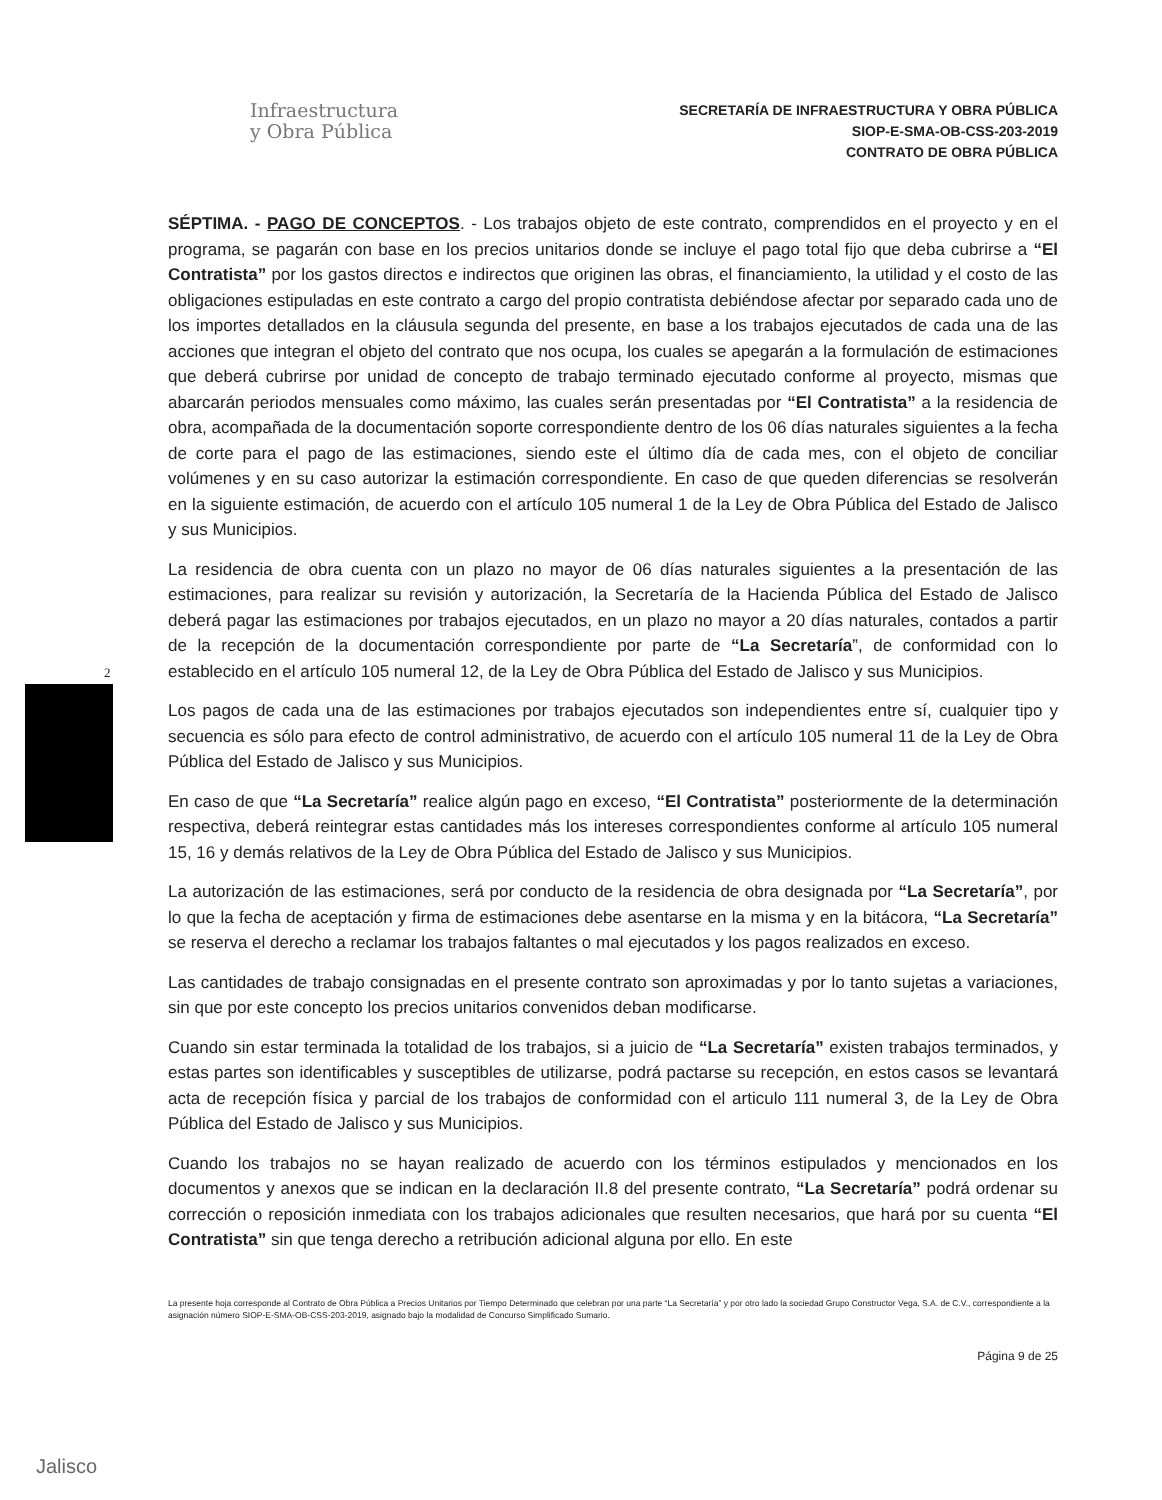Infraestructura
y Obra Pública
SECRETARÍA DE INFRAESTRUCTURA Y OBRA PÚBLICA
SIOP-E-SMA-OB-CSS-203-2019
CONTRATO DE OBRA PÚBLICA
2
SÉPTIMA. - PAGO DE CONCEPTOS. - Los trabajos objeto de este contrato, comprendidos en el proyecto y en el programa, se pagarán con base en los precios unitarios donde se incluye el pago total fijo que deba cubrirse a “El Contratista” por los gastos directos e indirectos que originen las obras, el financiamiento, la utilidad y el costo de las obligaciones estipuladas en este contrato a cargo del propio contratista debiéndose afectar por separado cada uno de los importes detallados en la cláusula segunda del presente, en base a los trabajos ejecutados de cada una de las acciones que integran el objeto del contrato que nos ocupa, los cuales se apegarán a la formulación de estimaciones que deberá cubrirse por unidad de concepto de trabajo terminado ejecutado conforme al proyecto, mismas que abarcarán periodos mensuales como máximo, las cuales serán presentadas por “El Contratista” a la residencia de obra, acompañada de la documentación soporte correspondiente dentro de los 06 días naturales siguientes a la fecha de corte para el pago de las estimaciones, siendo este el último día de cada mes, con el objeto de conciliar volúmenes y en su caso autorizar la estimación correspondiente. En caso de que queden diferencias se resolverán en la siguiente estimación, de acuerdo con el artículo 105 numeral 1 de la Ley de Obra Pública del Estado de Jalisco y sus Municipios.
La residencia de obra cuenta con un plazo no mayor de 06 días naturales siguientes a la presentación de las estimaciones, para realizar su revisión y autorización, la Secretaría de la Hacienda Pública del Estado de Jalisco deberá pagar las estimaciones por trabajos ejecutados, en un plazo no mayor a 20 días naturales, contados a partir de la recepción de la documentación correspondiente por parte de “La Secretaría”, de conformidad con lo establecido en el artículo 105 numeral 12, de la Ley de Obra Pública del Estado de Jalisco y sus Municipios.
Los pagos de cada una de las estimaciones por trabajos ejecutados son independientes entre sí, cualquier tipo y secuencia es sólo para efecto de control administrativo, de acuerdo con el artículo 105 numeral 11 de la Ley de Obra Pública del Estado de Jalisco y sus Municipios.
En caso de que “La Secretaría” realice algún pago en exceso, “El Contratista” posteriormente de la determinación respectiva, deberá reintegrar estas cantidades más los intereses correspondientes conforme al artículo 105 numeral 15, 16 y demás relativos de la Ley de Obra Pública del Estado de Jalisco y sus Municipios.
La autorización de las estimaciones, será por conducto de la residencia de obra designada por “La Secretaría”, por lo que la fecha de aceptación y firma de estimaciones debe asentarse en la misma y en la bitácora, “La Secretaría” se reserva el derecho a reclamar los trabajos faltantes o mal ejecutados y los pagos realizados en exceso.
Las cantidades de trabajo consignadas en el presente contrato son aproximadas y por lo tanto sujetas a variaciones, sin que por este concepto los precios unitarios convenidos deban modificarse.
Cuando sin estar terminada la totalidad de los trabajos, si a juicio de “La Secretaría” existen trabajos terminados, y estas partes son identificables y susceptibles de utilizarse, podrá pactarse su recepción, en estos casos se levantará acta de recepción física y parcial de los trabajos de conformidad con el articulo 111 numeral 3, de la Ley de Obra Pública del Estado de Jalisco y sus Municipios.
Cuando los trabajos no se hayan realizado de acuerdo con los términos estipulados y mencionados en los documentos y anexos que se indican en la declaración II.8 del presente contrato, “La Secretaría” podrá ordenar su corrección o reposición inmediata con los trabajos adicionales que resulten necesarios, que hará por su cuenta “El Contratista” sin que tenga derecho a retribución adicional alguna por ello. En este
La presente hoja corresponde al Contrato de Obra Pública a Precios Unitarios por Tiempo Determinado que celebran por una parte “La Secretaría” y por otro lado la sociedad Grupo Constructor Vega, S.A. de C.V., correspondiente a la asignación número SIOP-E-SMA-OB-CSS-203-2019, asignado bajo la modalidad de Concurso Simplificado Sumario.
Página 9 de 25
Jalisco